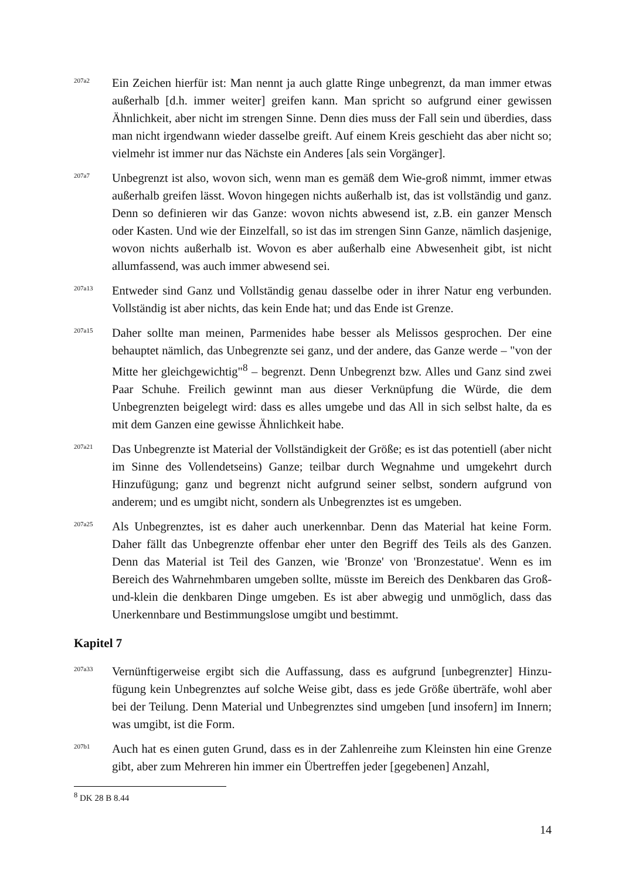207a2
Ein Zeichen hierfür ist: Man nennt ja auch glatte Ringe unbegrenzt, da man immer etwas außerhalb [d.h. immer weiter] greifen kann. Man spricht so aufgrund einer gewissen Ähnlichkeit, aber nicht im strengen Sinne. Denn dies muss der Fall sein und überdies, dass man nicht irgendwann wieder dasselbe greift. Auf einem Kreis geschieht das aber nicht so; vielmehr ist immer nur das Nächste ein Anderes [als sein Vorgänger].
207a7
Unbegrenzt ist also, wovon sich, wenn man es gemäß dem Wie-groß nimmt, immer etwas außerhalb greifen lässt. Wovon hingegen nichts außerhalb ist, das ist vollständig und ganz. Denn so definieren wir das Ganze: wovon nichts abwesend ist, z.B. ein ganzer Mensch oder Kasten. Und wie der Einzelfall, so ist das im strengen Sinn Ganze, nämlich dasjenige, wovon nichts außerhalb ist. Wovon es aber außerhalb eine Abwesenheit gibt, ist nicht allumfassend, was auch immer abwesend sei.
207a13
Entweder sind Ganz und Vollständig genau dasselbe oder in ihrer Natur eng verbunden. Vollständig ist aber nichts, das kein Ende hat; und das Ende ist Grenze.
207a15
Daher sollte man meinen, Parmenides habe besser als Melissos gesprochen. Der eine behauptet nämlich, das Unbegrenzte sei ganz, und der andere, das Ganze werde – "von der Mitte her gleichgewichtig"<sup>8</sup> – begrenzt. Denn Unbegrenzt bzw. Alles und Ganz sind zwei Paar Schuhe. Freilich gewinnt man aus dieser Verknüpfung die Würde, die dem Unbegrenzten beigelegt wird: dass es alles umgebe und das All in sich selbst halte, da es mit dem Ganzen eine gewisse Ähnlichkeit habe.
207a21
Das Unbegrenzte ist Material der Vollständigkeit der Größe; es ist das potentiell (aber nicht im Sinne des Vollendetseins) Ganze; teilbar durch Wegnahme und umgekehrt durch Hinzufügung; ganz und begrenzt nicht aufgrund seiner selbst, sondern aufgrund von anderem; und es umgibt nicht, sondern als Unbegrenztes ist es umgeben.
207a25
Als Unbegrenztes, ist es daher auch unerkennbar. Denn das Material hat keine Form. Daher fällt das Unbegrenzte offenbar eher unter den Begriff des Teils als des Ganzen. Denn das Material ist Teil des Ganzen, wie 'Bronze' von 'Bronzestatue'. Wenn es im Bereich des Wahrnehmbaren umgeben sollte, müsste im Bereich des Denkbaren das Groß-und-klein die denkbaren Dinge umgeben. Es ist aber abwegig und unmöglich, dass das Unerkennbare und Bestimmungslose umgibt und bestimmt.
Kapitel 7
207a33
Vernünftigerweise ergibt sich die Auffassung, dass es aufgrund [unbegrenzter] Hinzu-fügung kein Unbegrenztes auf solche Weise gibt, dass es jede Größe überträfe, wohl aber bei der Teilung. Denn Material und Unbegrenztes sind umgeben [und insofern] im Innern; was umgibt, ist die Form.
207b1
Auch hat es einen guten Grund, dass es in der Zahlenreihe zum Kleinsten hin eine Grenze gibt, aber zum Mehreren hin immer ein Übertreffen jeder [gegebenen] Anzahl,
<sup>8</sup> DK 28 B 8.44
14